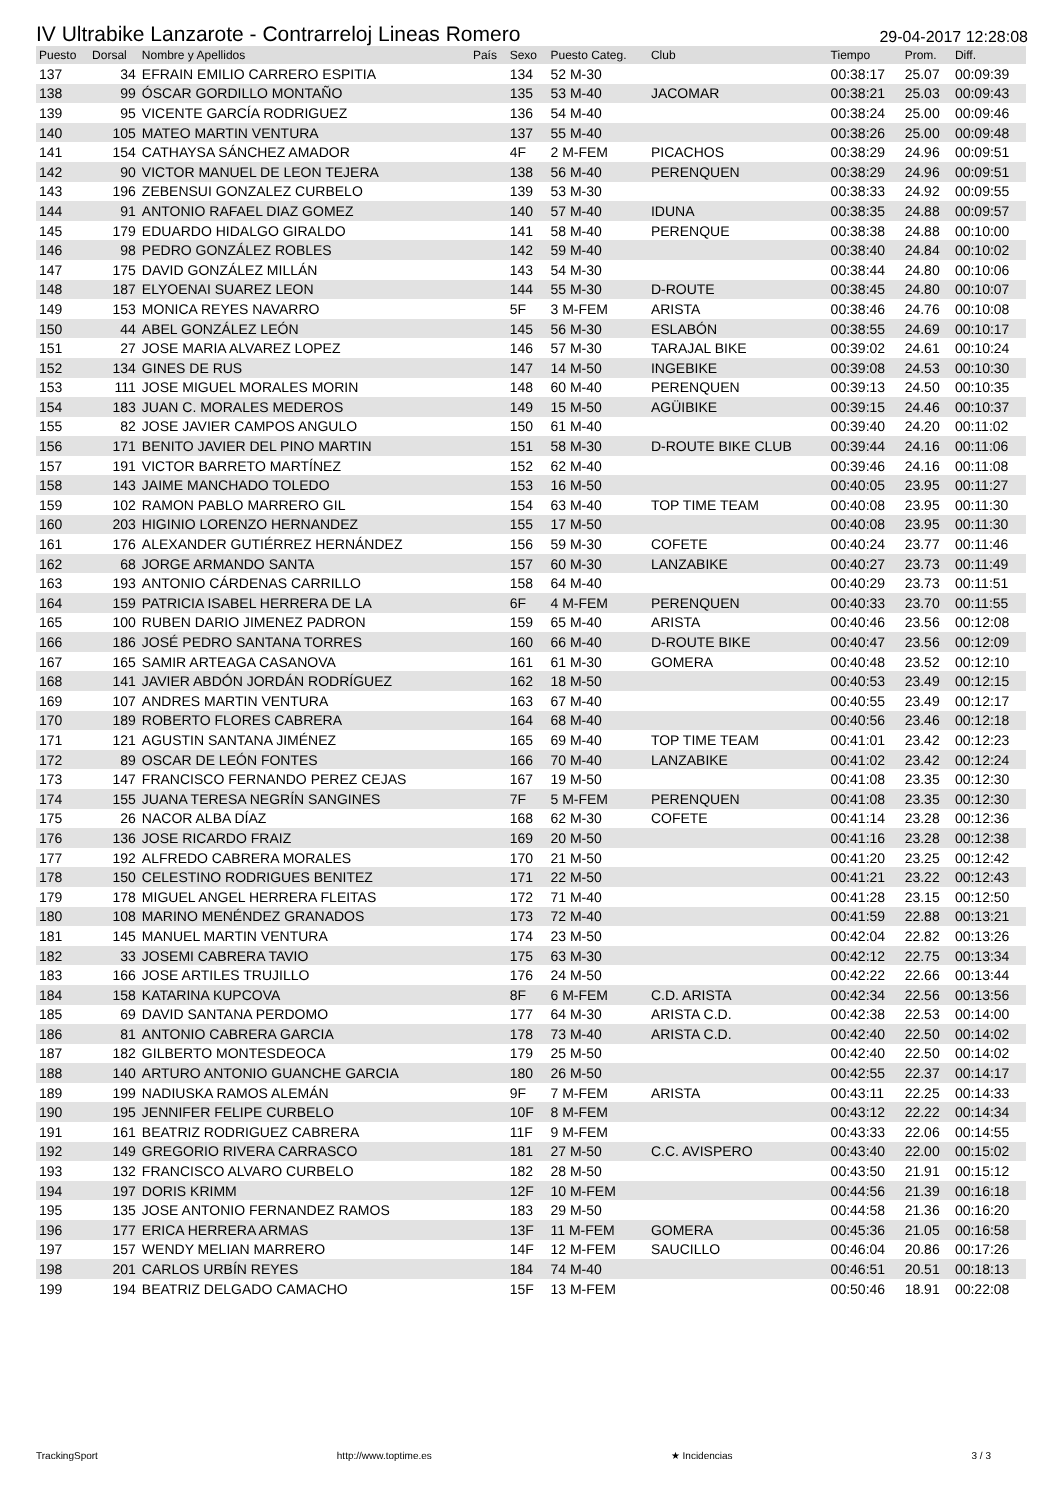IV Ultrabike Lanzarote - Contrarreloj Lineas Romero 29-04-2017 12:28:08
| Puesto | Dorsal | Nombre y Apellidos | País | Sexo | Puesto Categ. | Club | Tiempo | Prom. | Diff. |
| --- | --- | --- | --- | --- | --- | --- | --- | --- | --- |
| 137 | 34 | EFRAIN EMILIO CARRERO ESPITIA | | 134 | 52 M-30 | | 00:38:17 | 25.07 | 00:09:39 |
| 138 | 99 | ÓSCAR GORDILLO MONTAÑO | | 135 | 53 M-40 | JACOMAR | 00:38:21 | 25.03 | 00:09:43 |
| 139 | 95 | VICENTE GARCÍA RODRIGUEZ | | 136 | 54 M-40 | | 00:38:24 | 25.00 | 00:09:46 |
| 140 | 105 | MATEO MARTIN VENTURA | | 137 | 55 M-40 | | 00:38:26 | 25.00 | 00:09:48 |
| 141 | 154 | CATHAYSA SÁNCHEZ AMADOR | | 4F | 2 M-FEM | PICACHOS | 00:38:29 | 24.96 | 00:09:51 |
| 142 | 90 | VICTOR MANUEL DE LEON TEJERA | | 138 | 56 M-40 | PERENQUEN | 00:38:29 | 24.96 | 00:09:51 |
| 143 | 196 | ZEBENSUI GONZALEZ CURBELO | | 139 | 53 M-30 | | 00:38:33 | 24.92 | 00:09:55 |
| 144 | 91 | ANTONIO RAFAEL DIAZ GOMEZ | | 140 | 57 M-40 | IDUNA | 00:38:35 | 24.88 | 00:09:57 |
| 145 | 179 | EDUARDO HIDALGO GIRALDO | | 141 | 58 M-40 | PERENQUE | 00:38:38 | 24.88 | 00:10:00 |
| 146 | 98 | PEDRO GONZÁLEZ ROBLES | | 142 | 59 M-40 | | 00:38:40 | 24.84 | 00:10:02 |
| 147 | 175 | DAVID GONZÁLEZ MILLÁN | | 143 | 54 M-30 | | 00:38:44 | 24.80 | 00:10:06 |
| 148 | 187 | ELYOENAI SUAREZ LEON | | 144 | 55 M-30 | D-ROUTE | 00:38:45 | 24.80 | 00:10:07 |
| 149 | 153 | MONICA REYES NAVARRO | | 5F | 3 M-FEM | ARISTA | 00:38:46 | 24.76 | 00:10:08 |
| 150 | 44 | ABEL GONZÁLEZ LEÓN | | 145 | 56 M-30 | ESLABÓN | 00:38:55 | 24.69 | 00:10:17 |
| 151 | 27 | JOSE MARIA ALVAREZ LOPEZ | | 146 | 57 M-30 | TARAJAL BIKE | 00:39:02 | 24.61 | 00:10:24 |
| 152 | 134 | GINES DE RUS | | 147 | 14 M-50 | INGEBIKE | 00:39:08 | 24.53 | 00:10:30 |
| 153 | 111 | JOSE MIGUEL MORALES MORIN | | 148 | 60 M-40 | PERENQUEN | 00:39:13 | 24.50 | 00:10:35 |
| 154 | 183 | JUAN C. MORALES MEDEROS | | 149 | 15 M-50 | AGÜIBIKE | 00:39:15 | 24.46 | 00:10:37 |
| 155 | 82 | JOSE JAVIER CAMPOS ANGULO | | 150 | 61 M-40 | | 00:39:40 | 24.20 | 00:11:02 |
| 156 | 171 | BENITO JAVIER DEL PINO MARTIN | | 151 | 58 M-30 | D-ROUTE BIKE CLUB | 00:39:44 | 24.16 | 00:11:06 |
| 157 | 191 | VICTOR BARRETO MARTÍNEZ | | 152 | 62 M-40 | | 00:39:46 | 24.16 | 00:11:08 |
| 158 | 143 | JAIME MANCHADO TOLEDO | | 153 | 16 M-50 | | 00:40:05 | 23.95 | 00:11:27 |
| 159 | 102 | RAMON PABLO MARRERO GIL | | 154 | 63 M-40 | TOP TIME TEAM | 00:40:08 | 23.95 | 00:11:30 |
| 160 | 203 | HIGINIO LORENZO HERNANDEZ | | 155 | 17 M-50 | | 00:40:08 | 23.95 | 00:11:30 |
| 161 | 176 | ALEXANDER GUTIÉRREZ HERNÁNDEZ | | 156 | 59 M-30 | COFETE | 00:40:24 | 23.77 | 00:11:46 |
| 162 | 68 | JORGE ARMANDO SANTA | | 157 | 60 M-30 | LANZABIKE | 00:40:27 | 23.73 | 00:11:49 |
| 163 | 193 | ANTONIO CÁRDENAS CARRILLO | | 158 | 64 M-40 | | 00:40:29 | 23.73 | 00:11:51 |
| 164 | 159 | PATRICIA ISABEL HERRERA DE LA | | 6F | 4 M-FEM | PERENQUEN | 00:40:33 | 23.70 | 00:11:55 |
| 165 | 100 | RUBEN DARIO JIMENEZ PADRON | | 159 | 65 M-40 | ARISTA | 00:40:46 | 23.56 | 00:12:08 |
| 166 | 186 | JOSÉ PEDRO SANTANA TORRES | | 160 | 66 M-40 | D-ROUTE BIKE | 00:40:47 | 23.56 | 00:12:09 |
| 167 | 165 | SAMIR ARTEAGA CASANOVA | | 161 | 61 M-30 | GOMERA | 00:40:48 | 23.52 | 00:12:10 |
| 168 | 141 | JAVIER ABDÓN JORDÁN RODRÍGUEZ | | 162 | 18 M-50 | | 00:40:53 | 23.49 | 00:12:15 |
| 169 | 107 | ANDRES MARTIN VENTURA | | 163 | 67 M-40 | | 00:40:55 | 23.49 | 00:12:17 |
| 170 | 189 | ROBERTO FLORES CABRERA | | 164 | 68 M-40 | | 00:40:56 | 23.46 | 00:12:18 |
| 171 | 121 | AGUSTIN SANTANA JIMÉNEZ | | 165 | 69 M-40 | TOP TIME TEAM | 00:41:01 | 23.42 | 00:12:23 |
| 172 | 89 | OSCAR DE LEÓN FONTES | | 166 | 70 M-40 | LANZABIKE | 00:41:02 | 23.42 | 00:12:24 |
| 173 | 147 | FRANCISCO FERNANDO PEREZ CEJAS | | 167 | 19 M-50 | | 00:41:08 | 23.35 | 00:12:30 |
| 174 | 155 | JUANA TERESA NEGRÍN SANGINES | | 7F | 5 M-FEM | PERENQUEN | 00:41:08 | 23.35 | 00:12:30 |
| 175 | 26 | NACOR ALBA DÍAZ | | 168 | 62 M-30 | COFETE | 00:41:14 | 23.28 | 00:12:36 |
| 176 | 136 | JOSE RICARDO FRAIZ | | 169 | 20 M-50 | | 00:41:16 | 23.28 | 00:12:38 |
| 177 | 192 | ALFREDO CABRERA MORALES | | 170 | 21 M-50 | | 00:41:20 | 23.25 | 00:12:42 |
| 178 | 150 | CELESTINO RODRIGUES BENITEZ | | 171 | 22 M-50 | | 00:41:21 | 23.22 | 00:12:43 |
| 179 | 178 | MIGUEL ANGEL HERRERA FLEITAS | | 172 | 71 M-40 | | 00:41:28 | 23.15 | 00:12:50 |
| 180 | 108 | MARINO MENÉNDEZ GRANADOS | | 173 | 72 M-40 | | 00:41:59 | 22.88 | 00:13:21 |
| 181 | 145 | MANUEL MARTIN VENTURA | | 174 | 23 M-50 | | 00:42:04 | 22.82 | 00:13:26 |
| 182 | 33 | JOSEMI CABRERA TAVIO | | 175 | 63 M-30 | | 00:42:12 | 22.75 | 00:13:34 |
| 183 | 166 | JOSE ARTILES TRUJILLO | | 176 | 24 M-50 | | 00:42:22 | 22.66 | 00:13:44 |
| 184 | 158 | KATARINA KUPCOVA | | 8F | 6 M-FEM | C.D. ARISTA | 00:42:34 | 22.56 | 00:13:56 |
| 185 | 69 | DAVID SANTANA PERDOMO | | 177 | 64 M-30 | ARISTA C.D. | 00:42:38 | 22.53 | 00:14:00 |
| 186 | 81 | ANTONIO CABRERA GARCIA | | 178 | 73 M-40 | ARISTA C.D. | 00:42:40 | 22.50 | 00:14:02 |
| 187 | 182 | GILBERTO MONTESDEOCA | | 179 | 25 M-50 | | 00:42:40 | 22.50 | 00:14:02 |
| 188 | 140 | ARTURO ANTONIO GUANCHE GARCIA | | 180 | 26 M-50 | | 00:42:55 | 22.37 | 00:14:17 |
| 189 | 199 | NADIUSKA RAMOS ALEMÁN | | 9F | 7 M-FEM | ARISTA | 00:43:11 | 22.25 | 00:14:33 |
| 190 | 195 | JENNIFER FELIPE CURBELO | | 10F | 8 M-FEM | | 00:43:12 | 22.22 | 00:14:34 |
| 191 | 161 | BEATRIZ RODRIGUEZ CABRERA | | 11F | 9 M-FEM | | 00:43:33 | 22.06 | 00:14:55 |
| 192 | 149 | GREGORIO RIVERA CARRASCO | | 181 | 27 M-50 | C.C. AVISPERO | 00:43:40 | 22.00 | 00:15:02 |
| 193 | 132 | FRANCISCO ALVARO CURBELO | | 182 | 28 M-50 | | 00:43:50 | 21.91 | 00:15:12 |
| 194 | 197 | DORIS KRIMM | | 12F | 10 M-FEM | | 00:44:56 | 21.39 | 00:16:18 |
| 195 | 135 | JOSE ANTONIO FERNANDEZ RAMOS | | 183 | 29 M-50 | | 00:44:58 | 21.36 | 00:16:20 |
| 196 | 177 | ERICA HERRERA ARMAS | | 13F | 11 M-FEM | GOMERA | 00:45:36 | 21.05 | 00:16:58 |
| 197 | 157 | WENDY MELIAN MARRERO | | 14F | 12 M-FEM | SAUCILLO | 00:46:04 | 20.86 | 00:17:26 |
| 198 | 201 | CARLOS URBÍN REYES | | 184 | 74 M-40 | | 00:46:51 | 20.51 | 00:18:13 |
| 199 | 194 | BEATRIZ DELGADO CAMACHO | | 15F | 13 M-FEM | | 00:50:46 | 18.91 | 00:22:08 |
TrackingSport http://www.toptime.es ★ Incidencias 3 / 3